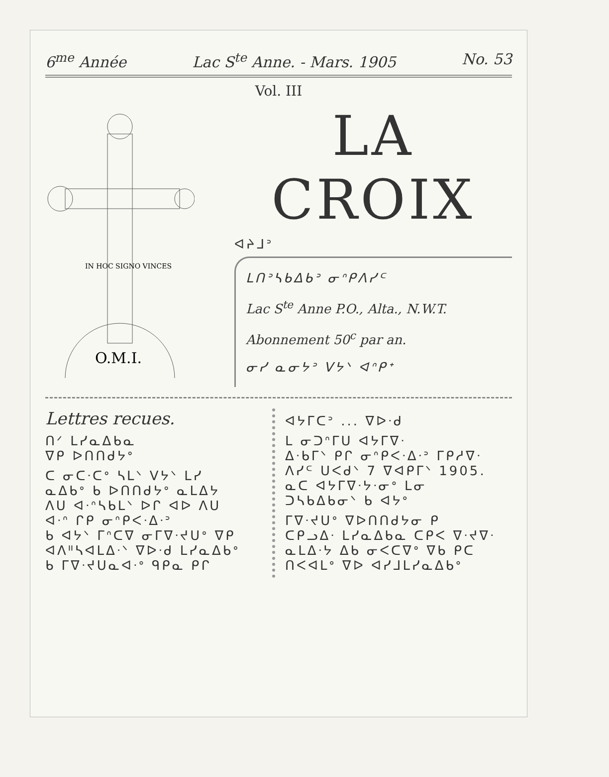6<sup>me</sup> Année Lac S<sup>te</sup> Anne. - Mars. 1905 No. 53
Vol. III
IN HOC SIGNO VINCES
O.M.I.
LA CROIX
ᐊᔨᒧᐣ
ᒪᑎᐣᓴᑲᐃᑲᐣ ᓂᐢᑭᐱᓯᒼ
Lac S<sup>te</sup> Anne P.O., Alta., N.W.T.
Abonnement 50<sup>c</sup> par an.
ᓂᓯ ᓇᓂᔭᐣ ᐯᔭᐠ ᐊᐢᑭᕀ
Lettres recues.
ᑎᐟ ᒪᓯᓇᐃᑲᓇ
ᐁᑭ ᐅᑎᑎᑯᔭᐤ
ᑕ ᓂᑕᐧᑕᐤ ᓴᒪᐠ ᐯᔭᐠ ᒪᓯ
ᓇᐃᑲᐤ ᑲ ᐅᑎᑎᑯᔭᐤ ᓇᒪᐃᔭ
ᐱᑌ ᐊᐧᐢᓴᑲᒪᐠ ᐅᒋ ᐊᐅ ᐱᑌ
ᐊᐧᐢ ᒋᑭ ᓂᐢᑭᐸᐧᐃᐧᐣ
ᑲ ᐊᔭᐠ ᒥᐢᑕᐁ ᓂᒥᐁᐧᔪᑌᐤ ᐁᑭ
ᐊᐱᐦᓴᐊᒪᐃᐧᐠ ᐁᐅᐧᑯ ᒪᓯᓇᐃᑲᐤ
ᑲ ᒥᐁᐧᔪᑌᓇᐊᐧᐤ ᑫᑭᓇ ᑭᒋ
ᐊᔭᒥᑕᐣ ... ᐁᐅᐧᑯ
ᒪ ᓂᑐᐢᒥᑌ ᐊᔭᒥᐁᐧ
ᐃᐧᑲᒥᐠ ᑭᒋ ᓂᐢᑭᐸᐧᐃᐧᐣ ᒥᑭᓱᐁᐧ
ᐱᓯᒼ ᑌᐸᑯᐠ 7 ᐁᐊᑭᒥᐠ 1905.
ᓇᑕ ᐊᔭᒥᐁᐧᔭᐧᓂᐤ ᒪᓂ
ᑐᓴᑲᐃᑲᓂᐠ ᑲ ᐊᔭᐤ
ᒥᐁᐧᔪᑌᐤ ᐁᐅᑎᑎᑯᔭᓂ ᑭ
ᑕᑭᓗᐃᐧ ᒪᓯᓇᐃᑲᓇ ᑕᑭᐸ ᐁᐧᔪᐁᐧ
ᓇᒪᐃᐧᔭ ᐃᑲ ᓂᐸᑕᐁᐤ ᐁᑲ ᑭᑕ
ᑎᐸᐊᒪᐤ ᐁᐅ ᐊᓯᒧᒪᓯᓇᐃᑲᐤ